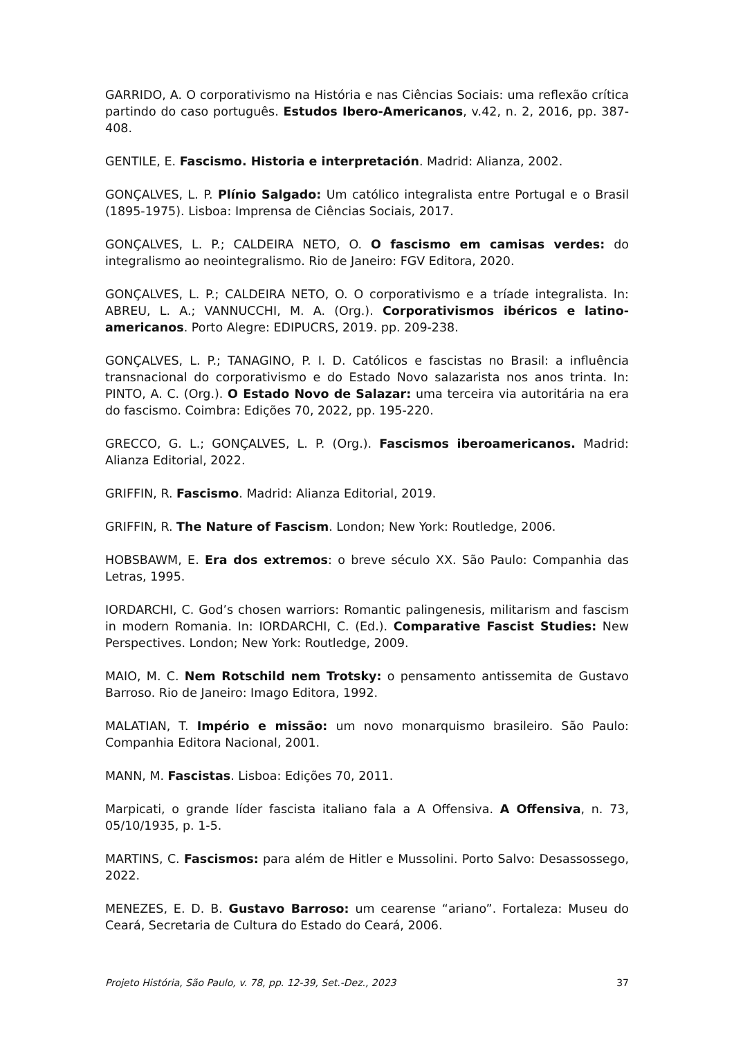GARRIDO, A. O corporativismo na História e nas Ciências Sociais: uma reflexão crítica partindo do caso português. Estudos Ibero-Americanos, v.42, n. 2, 2016, pp. 387-408.
GENTILE, E. Fascismo. Historia e interpretación. Madrid: Alianza, 2002.
GONÇALVES, L. P. Plínio Salgado: Um católico integralista entre Portugal e o Brasil (1895-1975). Lisboa: Imprensa de Ciências Sociais, 2017.
GONÇALVES, L. P.; CALDEIRA NETO, O. O fascismo em camisas verdes: do integralismo ao neointegralismo. Rio de Janeiro: FGV Editora, 2020.
GONÇALVES, L. P.; CALDEIRA NETO, O. O corporativismo e a tríade integralista. In: ABREU, L. A.; VANNUCCHI, M. A. (Org.). Corporativismos ibéricos e latino-americanos. Porto Alegre: EDIPUCRS, 2019. pp. 209-238.
GONÇALVES, L. P.; TANAGINO, P. I. D. Católicos e fascistas no Brasil: a influência transnacional do corporativismo e do Estado Novo salazarista nos anos trinta. In: PINTO, A. C. (Org.). O Estado Novo de Salazar: uma terceira via autoritária na era do fascismo. Coimbra: Edições 70, 2022, pp. 195-220.
GRECCO, G. L.; GONÇALVES, L. P. (Org.). Fascismos iberoamericanos. Madrid: Alianza Editorial, 2022.
GRIFFIN, R. Fascismo. Madrid: Alianza Editorial, 2019.
GRIFFIN, R. The Nature of Fascism. London; New York: Routledge, 2006.
HOBSBAWM, E. Era dos extremos: o breve século XX. São Paulo: Companhia das Letras, 1995.
IORDARCHI, C. God’s chosen warriors: Romantic palingenesis, militarism and fascism in modern Romania. In: IORDARCHI, C. (Ed.). Comparative Fascist Studies: New Perspectives. London; New York: Routledge, 2009.
MAIO, M. C. Nem Rotschild nem Trotsky: o pensamento antissemita de Gustavo Barroso. Rio de Janeiro: Imago Editora, 1992.
MALATIAN, T. Império e missão: um novo monarquismo brasileiro. São Paulo: Companhia Editora Nacional, 2001.
MANN, M. Fascistas. Lisboa: Edições 70, 2011.
Marpicati, o grande líder fascista italiano fala a A Offensiva. A Offensiva, n. 73, 05/10/1935, p. 1-5.
MARTINS, C. Fascismos: para além de Hitler e Mussolini. Porto Salvo: Desassossego, 2022.
MENEZES, E. D. B. Gustavo Barroso: um cearense “ariano”. Fortaleza: Museu do Ceará, Secretaria de Cultura do Estado do Ceará, 2006.
Projeto História, São Paulo, v. 78, pp. 12-39, Set.-Dez., 2023 37